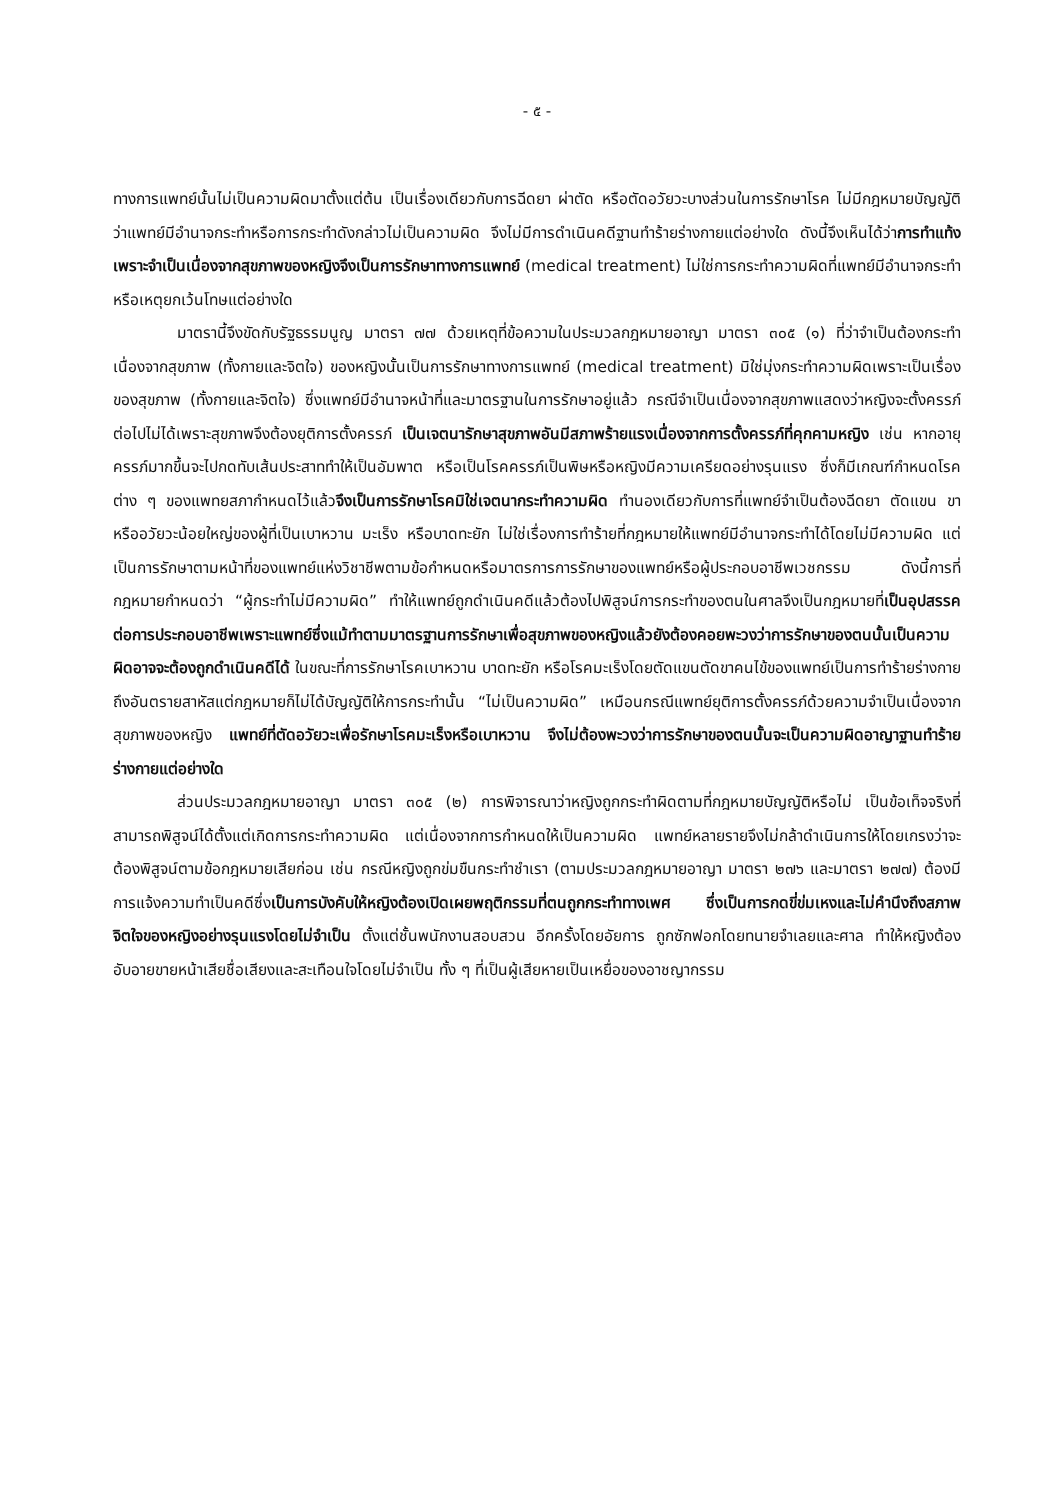- ๕ -
ทางการแพทย์นั้นไม่เป็นความผิดมาตั้งแต่ต้น เป็นเรื่องเดียวกับการฉีดยา ผ่าตัด หรือตัดอวัยวะบางส่วนในการรักษาโรค ไม่มีกฎหมายบัญญัติว่าแพทย์มีอำนาจกระทำหรือการกระทำดังกล่าวไม่เป็นความผิด จึงไม่มีการดำเนินคดีฐานทำร้ายร่างกายแต่อย่างใด ดังนี้จึงเห็นได้ว่าการทำแท้งเพราะจำเป็นเนื่องจากสุขภาพของหญิงจึงเป็นการรักษาทางการแพทย์ (medical treatment) ไม่ใช่การกระทำความผิดที่แพทย์มีอำนาจกระทำหรือเหตุยกเว้นโทษแต่อย่างใด
มาตรานี้จึงขัดกับรัฐธรรมนูญ มาตรา ๗๗ ด้วยเหตุที่ข้อความในประมวลกฎหมายอาญา มาตรา ๓๐๕ (๑) ที่ว่าจำเป็นต้องกระทำเนื่องจากสุขภาพ (ทั้งกายและจิตใจ) ของหญิงนั้นเป็นการรักษาทางการแพทย์ (medical treatment) มิใช่มุ่งกระทำความผิดเพราะเป็นเรื่องของสุขภาพ (ทั้งกายและจิตใจ) ซึ่งแพทย์มีอำนาจหน้าที่และมาตรฐานในการรักษาอยู่แล้ว กรณีจำเป็นเนื่องจากสุขภาพแสดงว่าหญิงจะตั้งครรภ์ต่อไปไม่ได้เพราะสุขภาพจึงต้องยุติการตั้งครรภ์ เป็นเจตนารักษาสุขภาพอันมีสภาพร้ายแรงเนื่องจากการตั้งครรภ์ที่คุกคามหญิง เช่น หากอายุครรภ์มากขึ้นจะไปกดทับเส้นประสาททำให้เป็นอัมพาต หรือเป็นโรคครรภ์เป็นพิษหรือหญิงมีความเครียดอย่างรุนแรง ซึ่งก็มีเกณฑ์กำหนดโรคต่าง ๆ ของแพทยสภากำหนดไว้แล้วจึงเป็นการรักษาโรคมิใช่เจตนากระทำความผิด ทำนองเดียวกับการที่แพทย์จำเป็นต้องฉีดยา ตัดแขน ขา หรืออวัยวะน้อยใหญ่ของผู้ที่เป็นเบาหวาน มะเร็ง หรือบาดทะยัก ไม่ใช่เรื่องการทำร้ายที่กฎหมายให้แพทย์มีอำนาจกระทำได้โดยไม่มีความผิด แต่เป็นการรักษาตามหน้าที่ของแพทย์แห่งวิชาชีพตามข้อกำหนดหรือมาตรการการรักษาของแพทย์หรือผู้ประกอบอาชีพเวชกรรม ดังนี้การที่กฎหมายกำหนดว่า “ผู้กระทำไม่มีความผิด” ทำให้แพทย์ถูกดำเนินคดีแล้วต้องไปพิสูจน์การกระทำของตนในศาลจึงเป็นกฎหมายที่เป็นอุปสรรคต่อการประกอบอาชีพเพราะแพทย์ซึ่งแม้ทำตามมาตรฐานการรักษาเพื่อสุขภาพของหญิงแล้วยังต้องคอยพะวงว่าการรักษาของตนนั้นเป็นความผิดอาจจะต้องถูกดำเนินคดีได้ ในขณะที่การรักษาโรคเบาหวาน บาดทะยัก หรือโรคมะเร็งโดยตัดแขนตัดขาคนไข้ของแพทย์เป็นการทำร้ายร่างกายถึงอันตรายสาหัสแต่กฎหมายก็ไม่ได้บัญญัติให้การกระทำนั้น “ไม่เป็นความผิด” เหมือนกรณีแพทย์ยุติการตั้งครรภ์ด้วยความจำเป็นเนื่องจากสุขภาพของหญิง แพทย์ที่ตัดอวัยวะเพื่อรักษาโรคมะเร็งหรือเบาหวาน จึงไม่ต้องพะวงว่าการรักษาของตนนั้นจะเป็นความผิดอาญาฐานทำร้ายร่างกายแต่อย่างใด
ส่วนประมวลกฎหมายอาญา มาตรา ๓๐๕ (๒) การพิจารณาว่าหญิงถูกกระทำผิดตามที่กฎหมายบัญญัติหรือไม่ เป็นข้อเท็จจริงที่สามารถพิสูจน์ได้ตั้งแต่เกิดการกระทำความผิด แต่เนื่องจากการกำหนดให้เป็นความผิด แพทย์หลายรายจึงไม่กล้าดำเนินการให้โดยเกรงว่าจะต้องพิสูจน์ตามข้อกฎหมายเสียก่อน เช่น กรณีหญิงถูกข่มขืนกระทำชำเรา (ตามประมวลกฎหมายอาญา มาตรา ๒๗๖ และมาตรา ๒๗๗) ต้องมีการแจ้งความทำเป็นคดีซึ่งเป็นการบังคับให้หญิงต้องเปิดเผยพฤติกรรมที่ตนถูกกระทำทางเพศ ซึ่งเป็นการกดขี่ข่มเหงและไม่คำนึงถึงสภาพจิตใจของหญิงอย่างรุนแรงโดยไม่จำเป็น ตั้งแต่ชั้นพนักงานสอบสวน อีกครั้งโดยอัยการ ถูกซักฟอกโดยทนายจำเลยและศาล ทำให้หญิงต้องอับอายขายหน้าเสียชื่อเสียงและสะเทือนใจโดยไม่จำเป็น ทั้ง ๆ ที่เป็นผู้เสียหายเป็นเหยื่อของอาชญากรรม